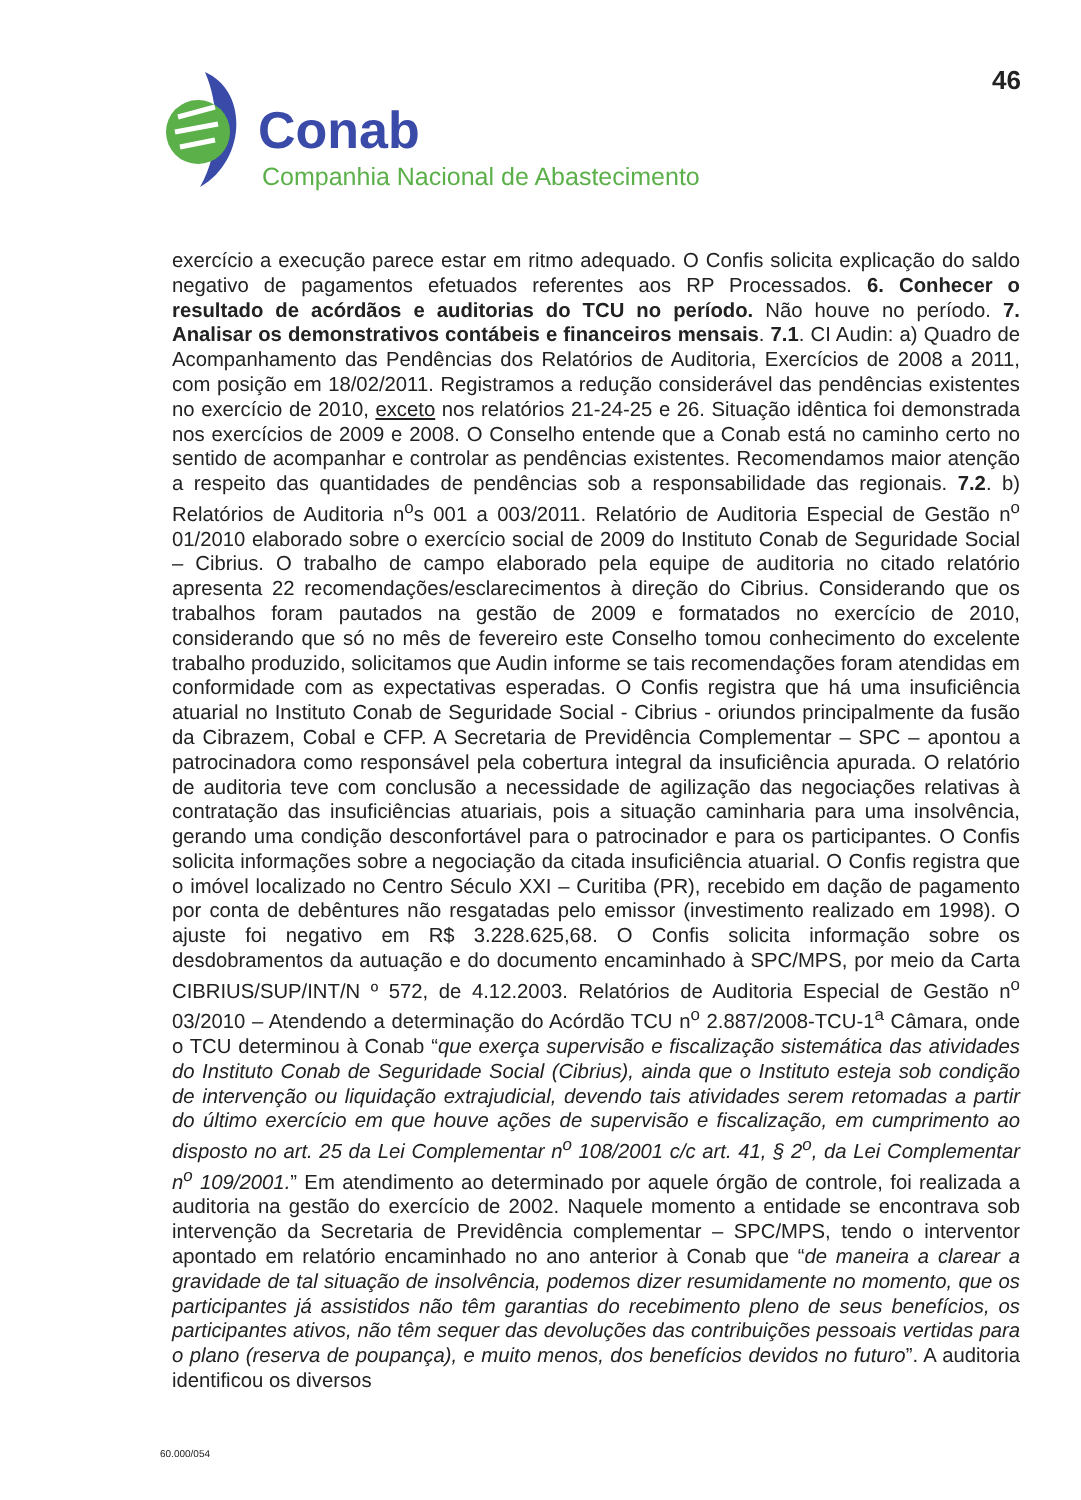46
Conab
Companhia Nacional de Abastecimento
exercício a execução parece estar em ritmo adequado. O Confis solicita explicação do saldo negativo de pagamentos efetuados referentes aos RP Processados. 6. Conhecer o resultado de acórdãos e auditorias do TCU no período. Não houve no período. 7. Analisar os demonstrativos contábeis e financeiros mensais. 7.1. CI Audin: a) Quadro de Acompanhamento das Pendências dos Relatórios de Auditoria, Exercícios de 2008 a 2011, com posição em 18/02/2011. Registramos a redução considerável das pendências existentes no exercício de 2010, exceto nos relatórios 21-24-25 e 26. Situação idêntica foi demonstrada nos exercícios de 2009 e 2008. O Conselho entende que a Conab está no caminho certo no sentido de acompanhar e controlar as pendências existentes. Recomendamos maior atenção a respeito das quantidades de pendências sob a responsabilidade das regionais. 7.2. b) Relatórios de Auditoria n<sup>o</sup>s 001 a 003/2011. Relatório de Auditoria Especial de Gestão n<sup>o</sup> 01/2010 elaborado sobre o exercício social de 2009 do Instituto Conab de Seguridade Social – Cibrius. O trabalho de campo elaborado pela equipe de auditoria no citado relatório apresenta 22 recomendações/esclarecimentos à direção do Cibrius. Considerando que os trabalhos foram pautados na gestão de 2009 e formatados no exercício de 2010, considerando que só no mês de fevereiro este Conselho tomou conhecimento do excelente trabalho produzido, solicitamos que Audin informe se tais recomendações foram atendidas em conformidade com as expectativas esperadas. O Confis registra que há uma insuficiência atuarial no Instituto Conab de Seguridade Social - Cibrius - oriundos principalmente da fusão da Cibrazem, Cobal e CFP. A Secretaria de Previdência Complementar – SPC – apontou a patrocinadora como responsável pela cobertura integral da insuficiência apurada. O relatório de auditoria teve com conclusão a necessidade de agilização das negociações relativas à contratação das insuficiências atuariais, pois a situação caminharia para uma insolvência, gerando uma condição desconfortável para o patrocinador e para os participantes. O Confis solicita informações sobre a negociação da citada insuficiência atuarial. O Confis registra que o imóvel localizado no Centro Século XXI – Curitiba (PR), recebido em dação de pagamento por conta de debêntures não resgatadas pelo emissor (investimento realizado em 1998). O ajuste foi negativo em R$ 3.228.625,68. O Confis solicita informação sobre os desdobramentos da autuação e do documento encaminhado à SPC/MPS, por meio da Carta CIBRIUS/SUP/INT/N º 572, de 4.12.2003. Relatórios de Auditoria Especial de Gestão n<sup>o</sup> 03/2010 – Atendendo a determinação do Acórdão TCU n<sup>o</sup> 2.887/2008-TCU-1<sup>a</sup> Câmara, onde o TCU determinou à Conab “que exerça supervisão e fiscalização sistemática das atividades do Instituto Conab de Seguridade Social (Cibrius), ainda que o Instituto esteja sob condição de intervenção ou liquidação extrajudicial, devendo tais atividades serem retomadas a partir do último exercício em que houve ações de supervisão e fiscalização, em cumprimento ao disposto no art. 25 da Lei Complementar n<sup>o</sup> 108/2001 c/c art. 41, § 2<sup>o</sup>, da Lei Complementar n<sup>o</sup> 109/2001.” Em atendimento ao determinado por aquele órgão de controle, foi realizada a auditoria na gestão do exercício de 2002. Naquele momento a entidade se encontrava sob intervenção da Secretaria de Previdência complementar – SPC/MPS, tendo o interventor apontado em relatório encaminhado no ano anterior à Conab que “de maneira a clarear a gravidade de tal situação de insolvência, podemos dizer resumidamente no momento, que os participantes já assistidos não têm garantias do recebimento pleno de seus benefícios, os participantes ativos, não têm sequer das devoluções das contribuições pessoais vertidas para o plano (reserva de poupança), e muito menos, dos benefícios devidos no futuro”. A auditoria identificou os diversos
60.000/054